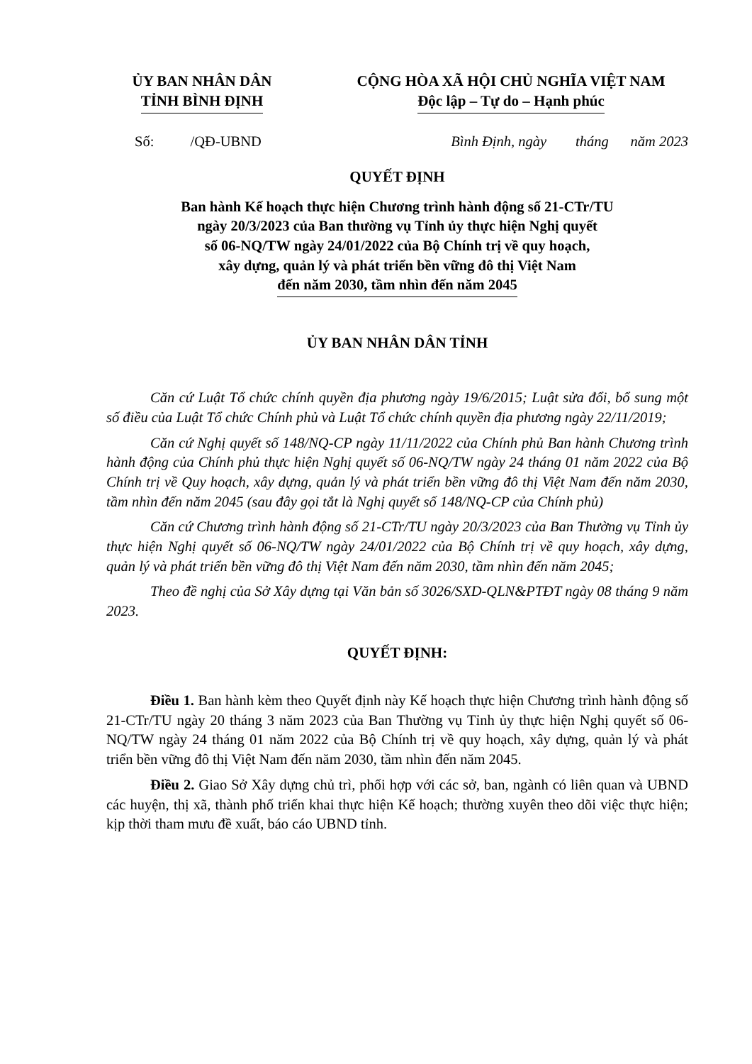ỦY BAN NHÂN DÂN
TỈNH BÌNH ĐỊNH
CỘNG HÒA XÃ HỘI CHỦ NGHĨA VIỆT NAM
Độc lập – Tự do – Hạnh phúc
Số: /QĐ-UBND Bình Định, ngày tháng năm 2023
QUYẾT ĐỊNH
Ban hành Kế hoạch thực hiện Chương trình hành động số 21-CTr/TU
ngày 20/3/2023 của Ban thường vụ Tỉnh ủy thực hiện Nghị quyết
số 06-NQ/TW ngày 24/01/2022 của Bộ Chính trị về quy hoạch,
xây dựng, quản lý và phát triển bền vững đô thị Việt Nam
đến năm 2030, tầm nhìn đến năm 2045
ỦY BAN NHÂN DÂN TỈNH
Căn cứ Luật Tổ chức chính quyền địa phương ngày 19/6/2015; Luật sửa đổi, bổ sung một số điều của Luật Tổ chức Chính phủ và Luật Tổ chức chính quyền địa phương ngày 22/11/2019;
Căn cứ Nghị quyết số 148/NQ-CP ngày 11/11/2022 của Chính phủ Ban hành Chương trình hành động của Chính phủ thực hiện Nghị quyết số 06-NQ/TW ngày 24 tháng 01 năm 2022 của Bộ Chính trị về Quy hoạch, xây dựng, quản lý và phát triển bền vững đô thị Việt Nam đến năm 2030, tầm nhìn đến năm 2045 (sau đây gọi tắt là Nghị quyết số 148/NQ-CP của Chính phủ)
Căn cứ Chương trình hành động số 21-CTr/TU ngày 20/3/2023 của Ban Thường vụ Tỉnh ủy thực hiện Nghị quyết số 06-NQ/TW ngày 24/01/2022 của Bộ Chính trị về quy hoạch, xây dựng, quản lý và phát triển bền vững đô thị Việt Nam đến năm 2030, tầm nhìn đến năm 2045;
Theo đề nghị của Sở Xây dựng tại Văn bản số 3026/SXD-QLN&PTĐT ngày 08 tháng 9 năm 2023.
QUYẾT ĐỊNH:
Điều 1. Ban hành kèm theo Quyết định này Kế hoạch thực hiện Chương trình hành động số 21-CTr/TU ngày 20 tháng 3 năm 2023 của Ban Thường vụ Tỉnh ủy thực hiện Nghị quyết số 06-NQ/TW ngày 24 tháng 01 năm 2022 của Bộ Chính trị về quy hoạch, xây dựng, quản lý và phát triển bền vững đô thị Việt Nam đến năm 2030, tầm nhìn đến năm 2045.
Điều 2. Giao Sở Xây dựng chủ trì, phối hợp với các sở, ban, ngành có liên quan và UBND các huyện, thị xã, thành phố triển khai thực hiện Kế hoạch; thường xuyên theo dõi việc thực hiện; kịp thời tham mưu đề xuất, báo cáo UBND tỉnh.